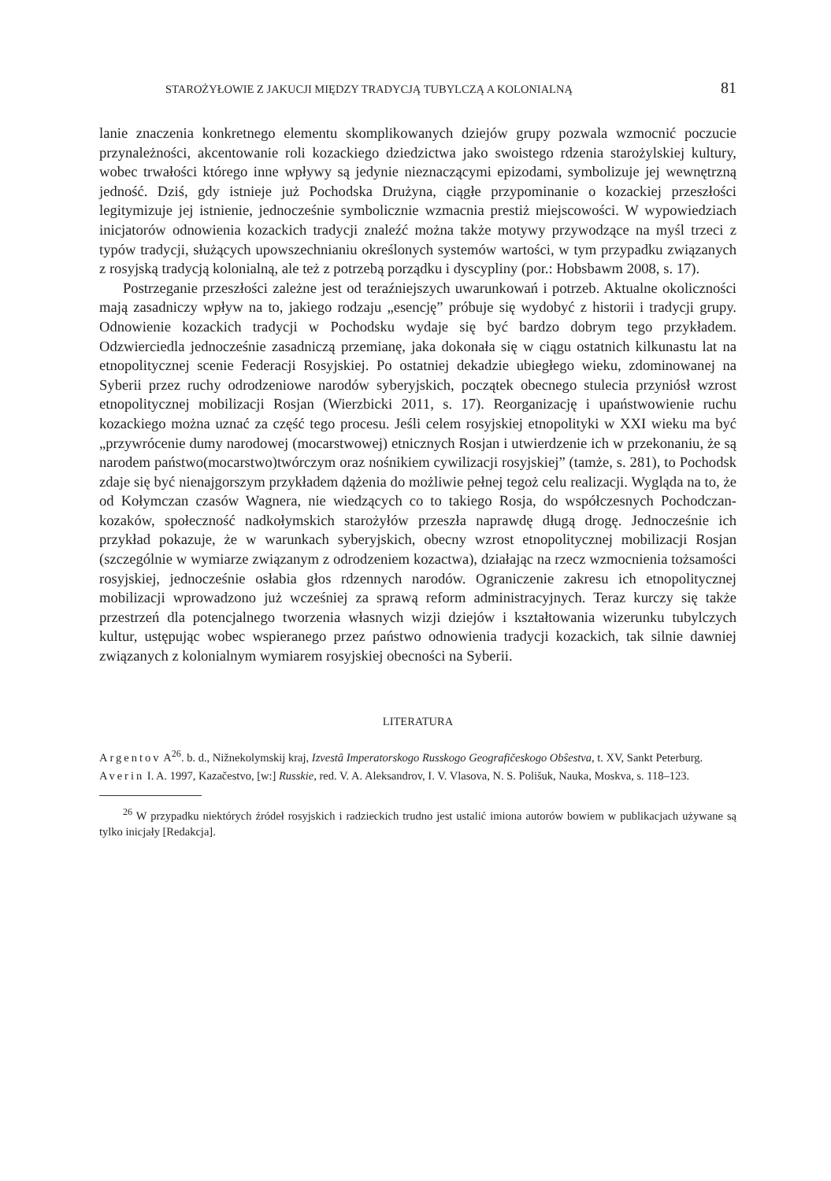STAROŻYŁOWIE Z JAKUCJI MIĘDZY TRADYCJĄ TUBYLCZĄ A KOLONIALNĄ 81
lanie znaczenia konkretnego elementu skomplikowanych dziejów grupy pozwala wzmocnić poczucie przynależności, akcentowanie roli kozackiego dziedzictwa jako swoistego rdzenia starożylskiej kultury, wobec trwałości którego inne wpływy są jedynie nieznaczącymi epizodami, symbolizuje jej wewnętrzną jedność. Dziś, gdy istnieje już Pochodska Drużyna, ciągłe przypominanie o kozackiej przeszłości legitymizuje jej istnienie, jednocześnie symbolicznie wzmacnia prestiż miejscowości. W wypowiedziach inicjatorów odnowienia kozackich tradycji znaleźć można także motywy przywodzące na myśl trzeci z typów tradycji, służących upowszechnianiu określonych systemów wartości, w tym przypadku związanych z rosyjską tradycją kolonialną, ale też z potrzebą porządku i dyscypliny (por.: Hobsbawm 2008, s. 17).
Postrzeganie przeszłości zależne jest od teraźniejszych uwarunkowań i potrzeb. Aktualne okoliczności mają zasadniczy wpływ na to, jakiego rodzaju „esencję” próbuje się wydobyć z historii i tradycji grupy. Odnowienie kozackich tradycji w Pochodsku wydaje się być bardzo dobrym tego przykładem. Odzwierciedla jednocześnie zasadniczą przemianę, jaka dokonała się w ciągu ostatnich kilkunastu lat na etnopolitycznej scenie Federacji Rosyjskiej. Po ostatniej dekadzie ubiegłego wieku, zdominowanej na Syberii przez ruchy odrodzeniowe narodów syberyjskich, początek obecnego stulecia przyniósł wzrost etnopolitycznej mobilizacji Rosjan (Wierzbicki 2011, s. 17). Reorganizację i upaństwowienie ruchu kozackiego można uznać za część tego procesu. Jeśli celem rosyjskiej etnopolityki w XXI wieku ma być „przywrócenie dumy narodowej (mocarstwowej) etnicznych Rosjan i utwierdzenie ich w przekonaniu, że są narodem państwo(mocarstwo)twórczym oraz nośnikiem cywilizacji rosyjskiej” (tamże, s. 281), to Pochodsk zdaje się być nienajgorszym przykładem dążenia do możliwie pełnej tegoż celu realizacji. Wygląda na to, że od Kołymczan czasów Wagnera, nie wiedzących co to takiego Rosja, do współczesnych Pochodczan-kozaków, społeczność nadkołymskich starożyłów przeszła naprawdę długą drogę. Jednocześnie ich przykład pokazuje, że w warunkach syberyjskich, obecny wzrost etnopolitycznej mobilizacji Rosjan (szczególnie w wymiarze związanym z odrodzeniem kozactwa), działając na rzecz wzmocnienia tożsamości rosyjskiej, jednocześnie osłabia głos rdzennych narodów. Ograniczenie zakresu ich etnopolitycznej mobilizacji wprowadzono już wcześniej za sprawą reform administracyjnych. Teraz kurczy się także przestrzeń dla potencjalnego tworzenia własnych wizji dziejów i kształtowania wizerunku tubylczych kultur, ustępując wobec wspieranego przez państwo odnowienia tradycji kozackich, tak silnie dawniej związanych z kolonialnym wymiarem rosyjskiej obecności na Syberii.
LITERATURA
Argentov A<sup>26</sup>. b. d., Nižnekolymskij kraj, Izvestâ Imperatorskogo Russkogo Geografičeskogo Obŝestva, t. XV, Sankt Peterburg.
Averin I. A. 1997, Kazačestvo, [w:] Russkie, red. V. A. Aleksandrov, I. V. Vlasova, N. S. Polišuk, Nauka, Moskva, s. 118–123.
<sup>26</sup> W przypadku niektórych źródeł rosyjskich i radzieckich trudno jest ustalić imiona autorów bowiem w publikacjach używane są tylko inicjały [Redakcja].